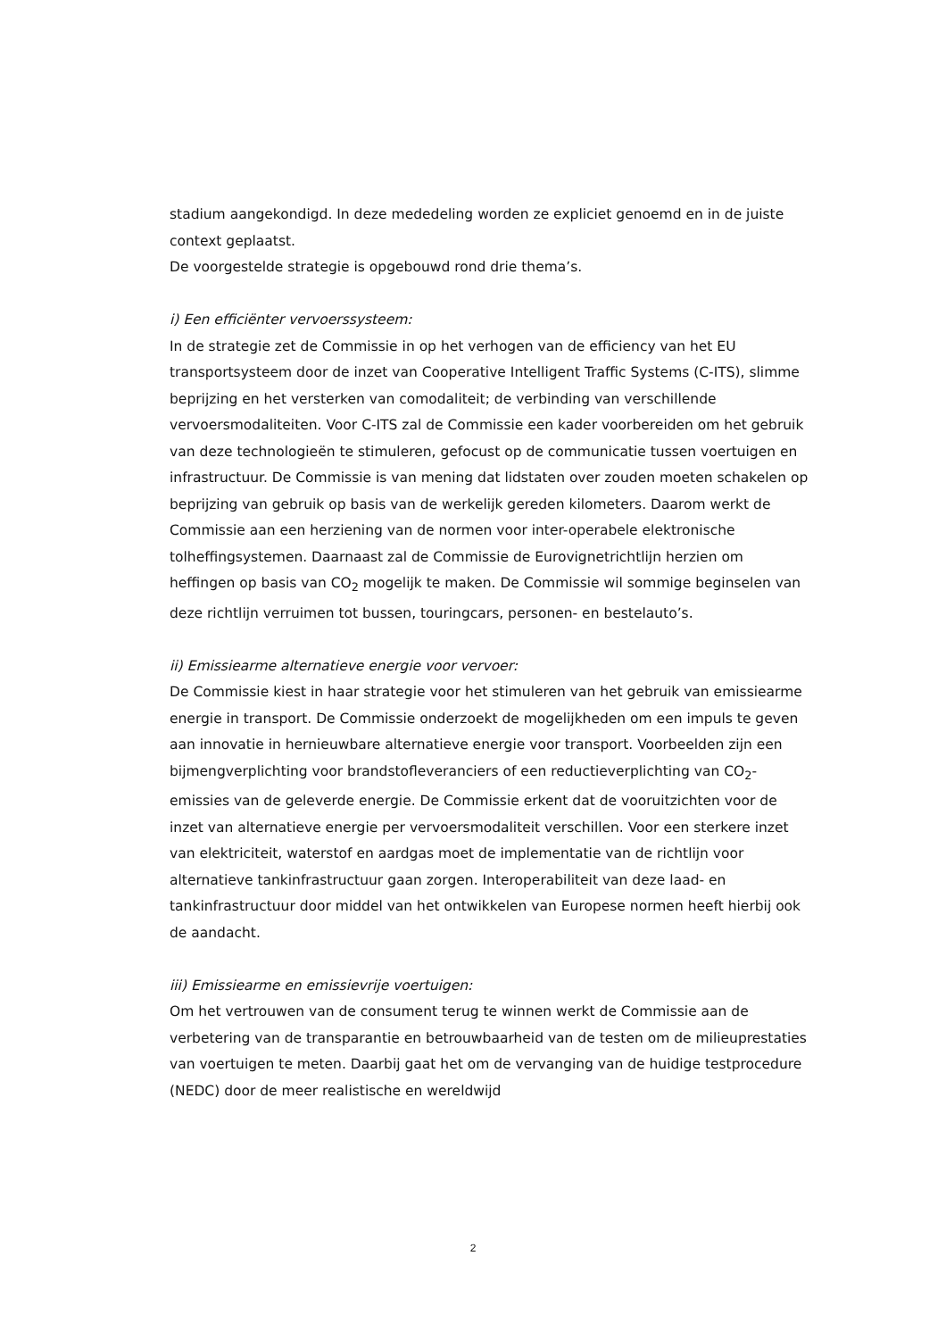stadium aangekondigd. In deze mededeling worden ze expliciet genoemd en in de juiste context geplaatst.
De voorgestelde strategie is opgebouwd rond drie thema’s.
i) Een efficiënter vervoerssysteem:
In de strategie zet de Commissie in op het verhogen van de efficiency van het EU transportsysteem door de inzet van Cooperative Intelligent Traffic Systems (C-ITS), slimme beprijzing en het versterken van comodaliteit; de verbinding van verschillende vervoersmodaliteiten. Voor C-ITS zal de Commissie een kader voorbereiden om het gebruik van deze technologieën te stimuleren, gefocust op de communicatie tussen voertuigen en infrastructuur. De Commissie is van mening dat lidstaten over zouden moeten schakelen op beprijzing van gebruik op basis van de werkelijk gereden kilometers. Daarom werkt de Commissie aan een herziening van de normen voor inter-operabele elektronische tolheffingsystemen. Daarnaast zal de Commissie de Eurovignetrichtlijn herzien om heffingen op basis van CO<sub>2</sub> mogelijk te maken. De Commissie wil sommige beginselen van deze richtlijn verruimen tot bussen, touringcars, personen- en bestelauto’s.
ii) Emissiearme alternatieve energie voor vervoer:
De Commissie kiest in haar strategie voor het stimuleren van het gebruik van emissiearme energie in transport. De Commissie onderzoekt de mogelijkheden om een impuls te geven aan innovatie in hernieuwbare alternatieve energie voor transport. Voorbeelden zijn een bijmengverplichting voor brandstofleveranciers of een reductieverplichting van CO<sub>2</sub>-emissies van de geleverde energie. De Commissie erkent dat de vooruitzichten voor de inzet van alternatieve energie per vervoersmodaliteit verschillen. Voor een sterkere inzet van elektriciteit, waterstof en aardgas moet de implementatie van de richtlijn voor alternatieve tankinfrastructuur gaan zorgen. Interoperabiliteit van deze laad- en tankinfrastructuur door middel van het ontwikkelen van Europese normen heeft hierbij ook de aandacht.
iii) Emissiearme en emissievrije voertuigen:
Om het vertrouwen van de consument terug te winnen werkt de Commissie aan de verbetering van de transparantie en betrouwbaarheid van de testen om de milieuprestaties van voertuigen te meten. Daarbij gaat het om de vervanging van de huidige testprocedure (NEDC) door de meer realistische en wereldwijd
2